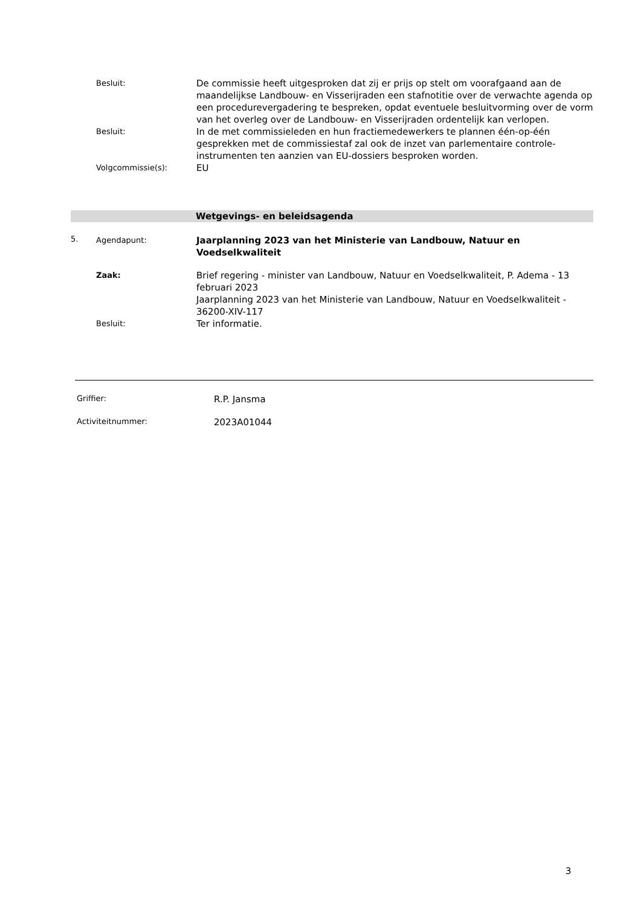Besluit:
De commissie heeft uitgesproken dat zij er prijs op stelt om voorafgaand aan de maandelijkse Landbouw- en Visserijraden een stafnotitie over de verwachte agenda op een procedurevergadering te bespreken, opdat eventuele besluitvorming over de vorm van het overleg over de Landbouw- en Visserijraden ordentelijk kan verlopen.
Besluit:
In de met commissieleden en hun fractiemedewerkers te plannen één-op-één gesprekken met de commissiestaf zal ook de inzet van parlementaire controle-instrumenten ten aanzien van EU-dossiers besproken worden.
Volgcommissie(s):
EU
Wetgevings- en beleidsagenda
5. Agendapunt:
Jaarplanning 2023 van het Ministerie van Landbouw, Natuur en Voedselkwaliteit
Zaak:
Brief regering - minister van Landbouw, Natuur en Voedselkwaliteit, P. Adema - 13 februari 2023
Jaarplanning 2023 van het Ministerie van Landbouw, Natuur en Voedselkwaliteit - 36200-XIV-117
Besluit:
Ter informatie.
Griffier:
R.P. Jansma
Activiteitnummer:
2023A01044
3